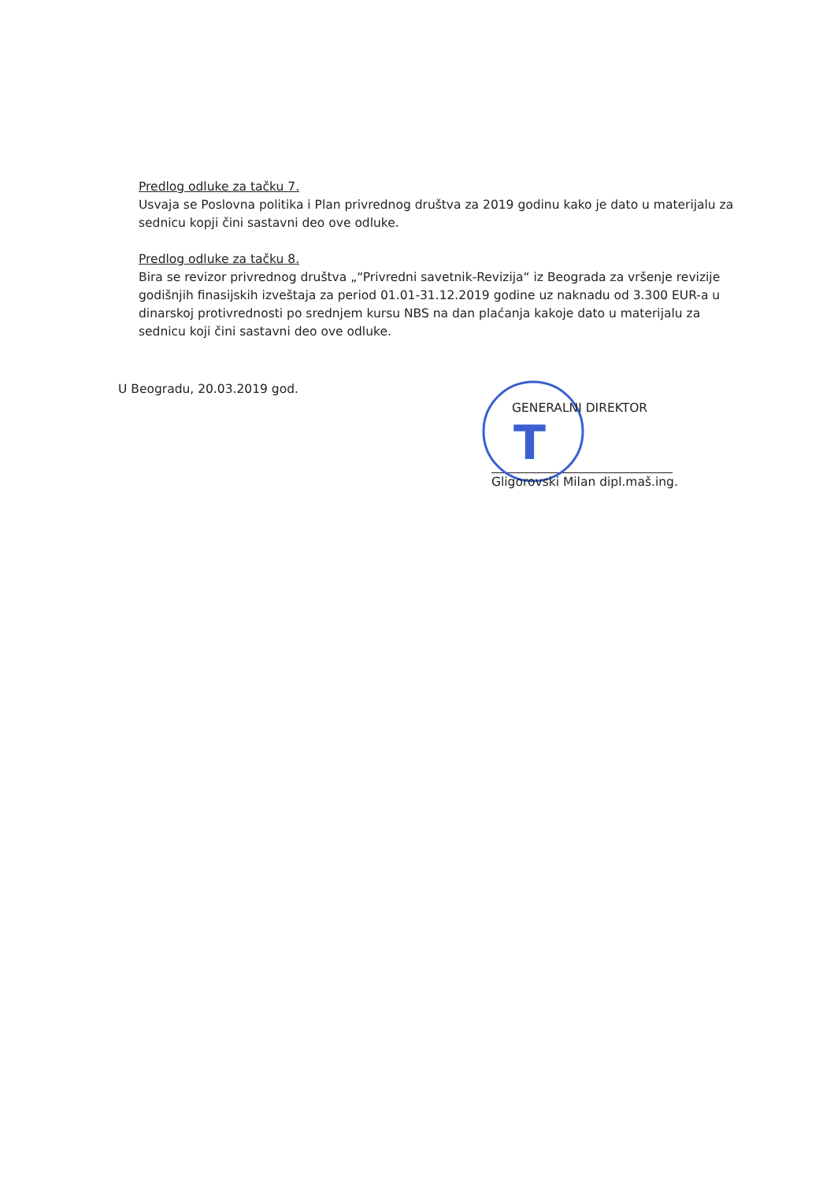Predlog odluke za tačku 7.
Usvaja se Poslovna politika i Plan privrednog društva za 2019 godinu kako je dato u materijalu za sednicu kopji čini sastavni deo ove odluke.
Predlog odluke za tačku 8.
Bira se revizor privrednog društva „“Privredni savetnik-Revizija“ iz Beograda za vršenje revizije godišnjih finasijskih izveštaja za period 01.01-31.12.2019 godine uz naknadu od 3.300 EUR-a u dinarskoj protivrednosti po srednjem kursu NBS na dan plaćanja kakoje dato u materijalu za sednicu koji čini sastavni deo ove odluke.
U Beogradu, 20.03.2019 god.
T
GENERALNI DIREKTOR
Gligorovski Milan dipl.maš.ing.